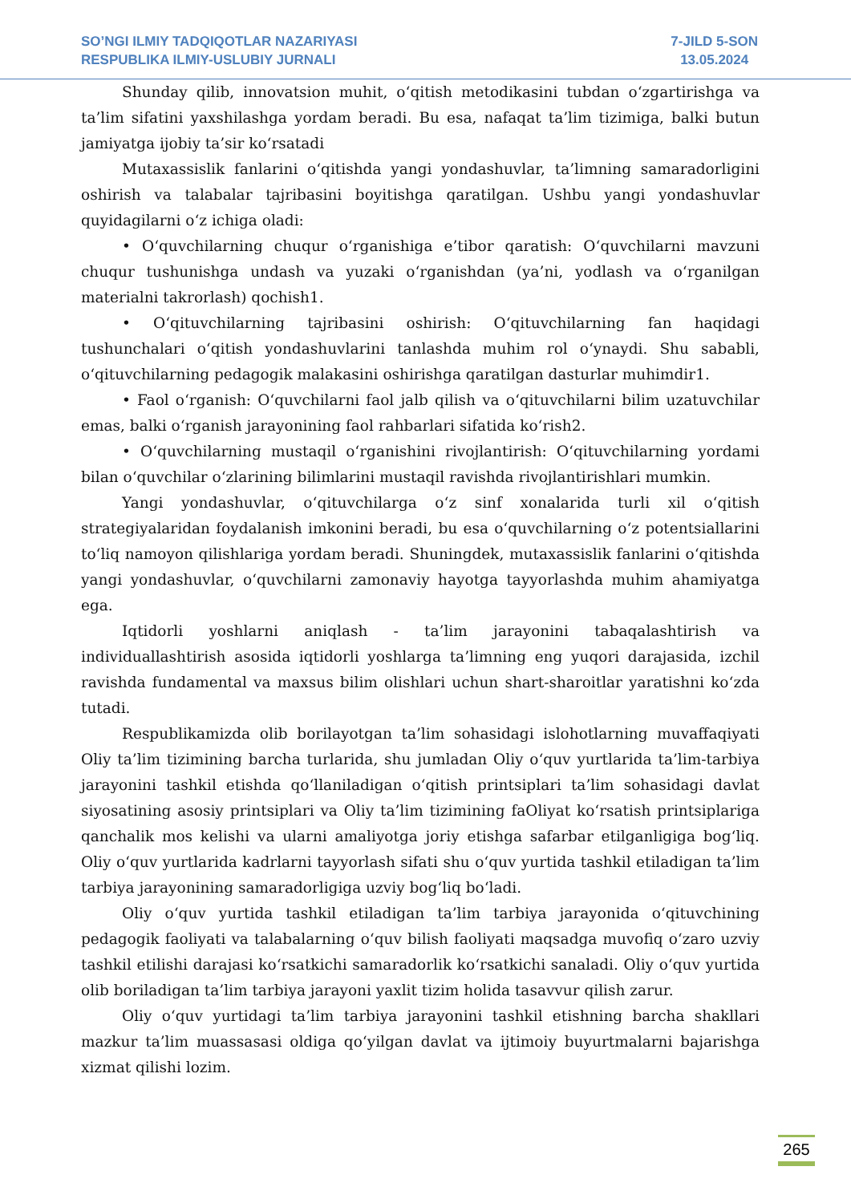SO’NGI ILMIY TADQIQOTLAR NAZARIYASI
RESPUBLIKA ILMIY-USLUBIY JURNALI
7-JILD 5-SON
13.05.2024
Shunday qilib, innovatsion muhit, o‘qitish metodikasini tubdan o‘zgartirishga va ta’lim sifatini yaxshilashga yordam beradi. Bu esa, nafaqat ta’lim tizimiga, balki butun jamiyatga ijobiy ta’sir ko‘rsatadi
Mutaxassislik fanlarini o‘qitishda yangi yondashuvlar, ta’limning samaradorligini oshirish va talabalar tajribasini boyitishga qaratilgan. Ushbu yangi yondashuvlar quyidagilarni o‘z ichiga oladi:
• O‘quvchilarning chuqur o‘rganishiga e’tibor qaratish: O‘quvchilarni mavzuni chuqur tushunishga undash va yuzaki o‘rganishdan (ya’ni, yodlash va o‘rganilgan materialni takrorlash) qochish1.
• O‘qituvchilarning tajribasini oshirish: O‘qituvchilarning fan haqidagi tushunchalari o‘qitish yondashuvlarini tanlashda muhim rol o‘ynaydi. Shu sababli, o‘qituvchilarning pedagogik malakasini oshirishga qaratilgan dasturlar muhimdir1.
• Faol o‘rganish: O‘quvchilarni faol jalb qilish va o‘qituvchilarni bilim uzatuvchilar emas, balki o‘rganish jarayonining faol rahbarlari sifatida ko‘rish2.
• O‘quvchilarning mustaqil o‘rganishini rivojlantirish: O‘qituvchilarning yordami bilan o‘quvchilar o‘zlarining bilimlarini mustaqil ravishda rivojlantirishlari mumkin.
Yangi yondashuvlar, o‘qituvchilarga o‘z sinf xonalarida turli xil o‘qitish strategiyalaridan foydalanish imkonini beradi, bu esa o‘quvchilarning o‘z potentsiallarini to‘liq namoyon qilishlariga yordam beradi. Shuningdek, mutaxassislik fanlarini o‘qitishda yangi yondashuvlar, o‘quvchilarni zamonaviy hayotga tayyorlashda muhim ahamiyatga ega.
Iqtidorli yoshlarni aniqlash - ta’lim jarayonini tabaqalashtirish va individuallashtirish asosida iqtidorli yoshlarga ta’limning eng yuqori darajasida, izchil ravishda fundamental va maxsus bilim olishlari uchun shart-sharoitlar yaratishni ko‘zda tutadi.
Respublikamizda olib borilayotgan ta’lim sohasidagi islohotlarning muvaffaqiyati Oliy ta’lim tizimining barcha turlarida, shu jumladan Oliy o‘quv yurtlarida ta’lim-tarbiya jarayonini tashkil etishda qo‘llaniladigan o‘qitish printsiplari ta’lim sohasidagi davlat siyosatining asosiy printsiplari va Oliy ta’lim tizimining faOliyat ko‘rsatish printsiplariga qanchalik mos kelishi va ularni amaliyotga joriy etishga safarbar etilganligiga bog‘liq. Oliy o‘quv yurtlarida kadrlarni tayyorlash sifati shu o‘quv yurtida tashkil etiladigan ta’lim tarbiya jarayonining samaradorligiga uzviy bog‘liq bo‘ladi.
Oliy o‘quv yurtida tashkil etiladigan ta’lim tarbiya jarayonida o‘qituvchining pedagogik faoliyati va talabalarning o‘quv bilish faoliyati maqsadga muvofiq o‘zaro uzviy tashkil etilishi darajasi ko‘rsatkichi samaradorlik ko‘rsatkichi sanaladi. Oliy o‘quv yurtida olib boriladigan ta’lim tarbiya jarayoni yaxlit tizim holida tasavvur qilish zarur.
Oliy o‘quv yurtidagi ta’lim tarbiya jarayonini tashkil etishning barcha shakllari mazkur ta’lim muassasasi oldiga qo‘yilgan davlat va ijtimoiy buyurtmalarni bajarishga xizmat qilishi lozim.
265